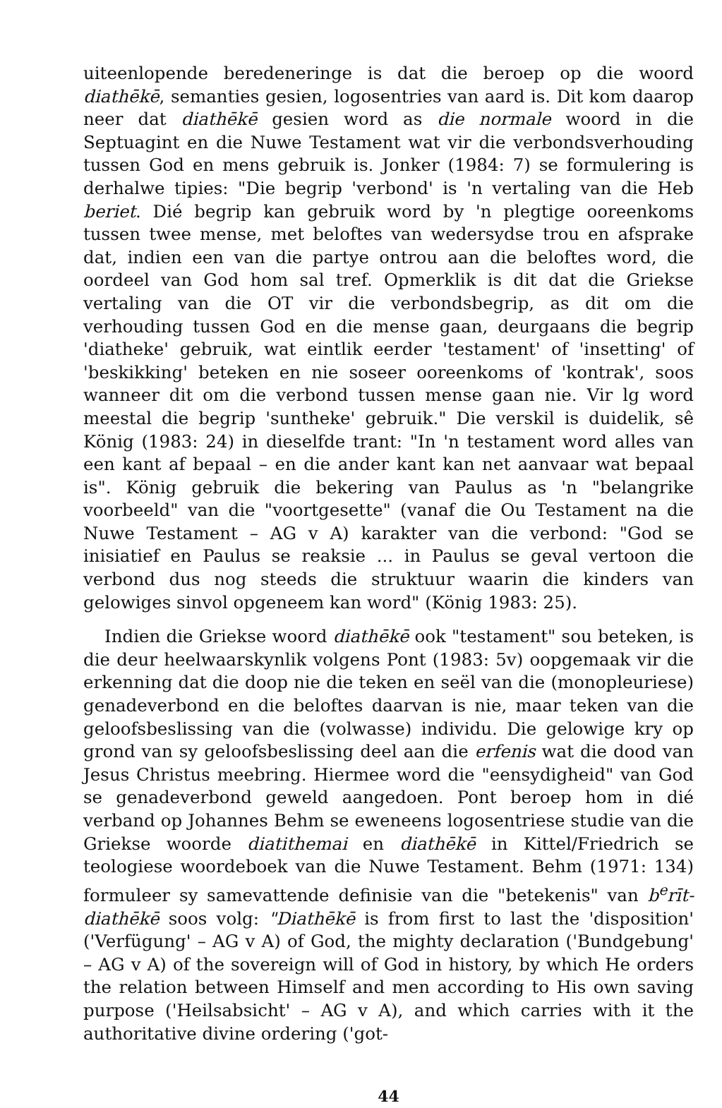uiteenlopende beredeneringe is dat die beroep op die woord diathēkē, semanties gesien, logosentries van aard is. Dit kom daarop neer dat diathēkē gesien word as die normale woord in die Septuagint en die Nuwe Testament wat vir die verbondsverhouding tussen God en mens gebruik is. Jonker (1984: 7) se formulering is derhalwe tipies: "Die begrip 'verbond' is 'n vertaling van die Heb beriet. Dié begrip kan gebruik word by 'n plegtige ooreenkoms tussen twee mense, met beloftes van wedersydse trou en afsprake dat, indien een van die partye ontrou aan die beloftes word, die oordeel van God hom sal tref. Opmerklik is dit dat die Griekse vertaling van die OT vir die verbondsbegrip, as dit om die verhouding tussen God en die mense gaan, deurgaans die begrip 'diatheke' gebruik, wat eintlik eerder 'testament' of 'insetting' of 'beskikking' beteken en nie soseer ooreenkoms of 'kontrak', soos wanneer dit om die verbond tussen mense gaan nie. Vir lg word meestal die begrip 'suntheke' gebruik." Die verskil is duidelik, sê König (1983: 24) in dieselfde trant: "In 'n testament word alles van een kant af bepaal – en die ander kant kan net aanvaar wat bepaal is". König gebruik die bekering van Paulus as 'n "belangrike voorbeeld" van die "voortgesette" (vanaf die Ou Testament na die Nuwe Testament – AG v A) karakter van die verbond: "God se inisiatief en Paulus se reaksie ... in Paulus se geval vertoon die verbond dus nog steeds die struktuur waarin die kinders van gelowiges sinvol opgeneem kan word" (König 1983: 25).
Indien die Griekse woord diathēkē ook "testament" sou beteken, is die deur heelwaarskynlik volgens Pont (1983: 5v) oopgemaak vir die erkenning dat die doop nie die teken en seël van die (monopleuriese) genadeverbond en die beloftes daarvan is nie, maar teken van die geloofsbeslissing van die (volwasse) individu. Die gelowige kry op grond van sy geloofsbeslissing deel aan die erfenis wat die dood van Jesus Christus meebring. Hiermee word die "eensydigheid" van God se genadeverbond geweld aangedoen. Pont beroep hom in dié verband op Johannes Behm se eweneens logosentriese studie van die Griekse woorde diatithemai en diathēkē in Kittel/Friedrich se teologiese woordeboek van die Nuwe Testament. Behm (1971: 134) formuleer sy samevattende definisie van die "betekenis" van b<sup>e</sup>rīt-diathēkē soos volg: "Diathēkē is from first to last the 'disposition' ('Verfügung' – AG v A) of God, the mighty declaration ('Bundgebung' – AG v A) of the sovereign will of God in history, by which He orders the relation between Himself and men according to His own saving purpose ('Heilsabsicht' – AG v A), and which carries with it the authoritative divine ordering ('got-
44